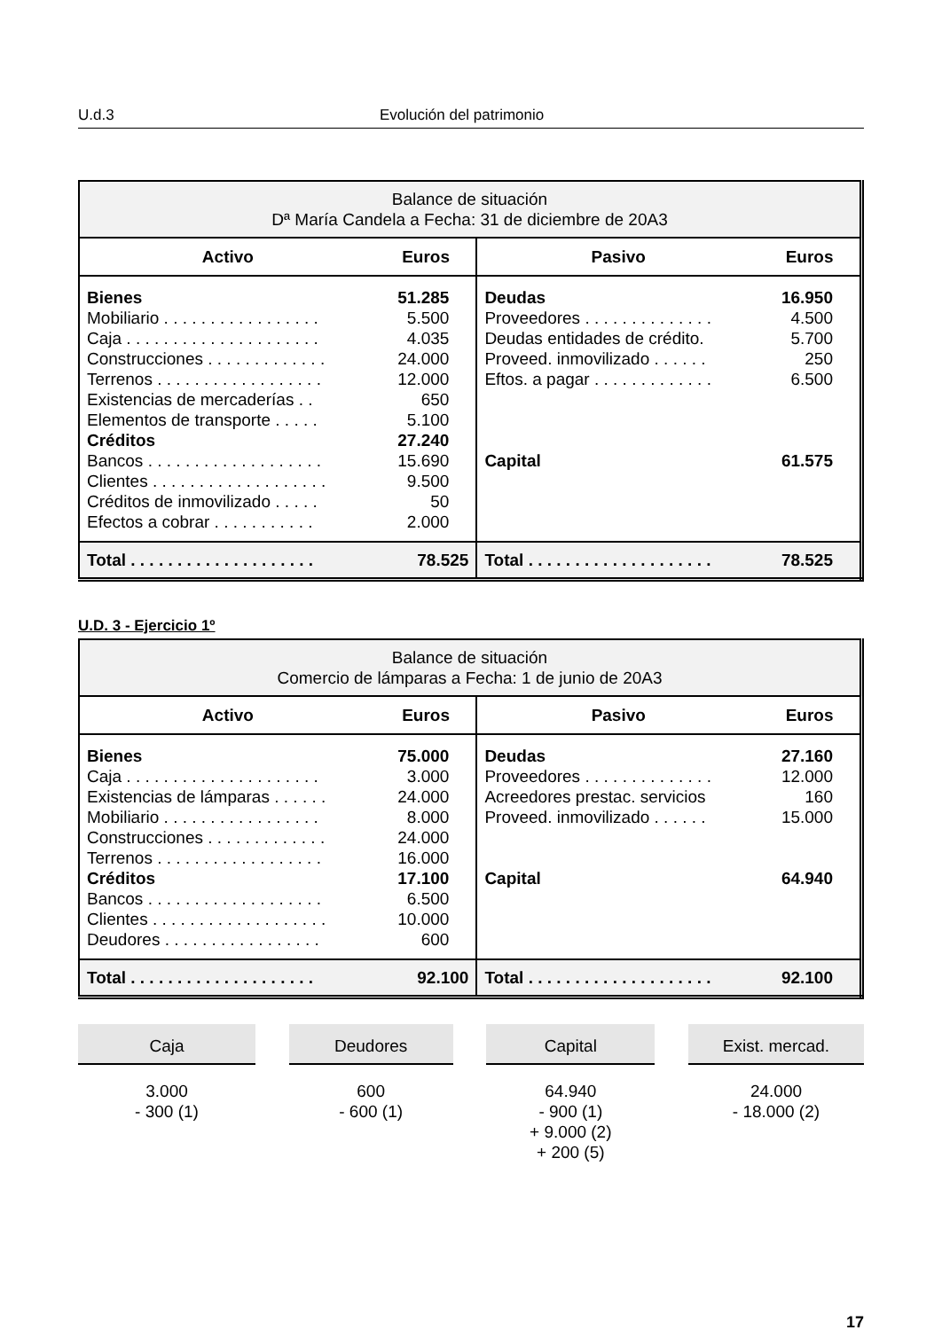U.d.3 Evolución del patrimonio
| Balance de situación Dª María Candela a Fecha: 31 de diciembre de 20A3 | | | |
| --- | --- | --- | --- |
| Activo | Euros | Pasivo | Euros |
| Bienes | 51.285 | Deudas | 16.950 |
| Mobiliario . . . . . . . . . . . . . . . . . | 5.500 | Proveedores . . . . . . . . . . . . . . | 4.500 |
| Caja . . . . . . . . . . . . . . . . . . . . . | 4.035 | Deudas entidades de crédito. | 5.700 |
| Construcciones . . . . . . . . . . . . . | 24.000 | Proveed. inmovilizado . . . . . . | 250 |
| Terrenos . . . . . . . . . . . . . . . . . . | 12.000 | Eftos. a pagar . . . . . . . . . . . . . | 6.500 |
| Existencias de mercaderías . . | 650 | | |
| Elementos de transporte . . . . . | 5.100 | | |
| Créditos | 27.240 | | |
| Bancos . . . . . . . . . . . . . . . . . . . | 15.690 | Capital | 61.575 |
| Clientes . . . . . . . . . . . . . . . . . . . | 9.500 | | |
| Créditos de inmovilizado . . . . . | 50 | | |
| Efectos a cobrar . . . . . . . . . . . | 2.000 | | |
| Total . . . . . . . . . . . . . . . . . . . . | 78.525 | Total . . . . . . . . . . . . . . . . . . . . | 78.525 |
U.D. 3 - Ejercicio 1º
| Balance de situación Comercio de lámparas a Fecha: 1 de junio de 20A3 | | | |
| --- | --- | --- | --- |
| Activo | Euros | Pasivo | Euros |
| Bienes | 75.000 | Deudas | 27.160 |
| Caja . . . . . . . . . . . . . . . . . . . . . | 3.000 | Proveedores . . . . . . . . . . . . . . | 12.000 |
| Existencias de lámparas . . . . . . | 24.000 | Acreedores prestac. servicios | 160 |
| Mobiliario . . . . . . . . . . . . . . . . . | 8.000 | Proveed. inmovilizado . . . . . . | 15.000 |
| Construcciones . . . . . . . . . . . . . | 24.000 | | |
| Terrenos . . . . . . . . . . . . . . . . . . | 16.000 | | |
| Créditos | 17.100 | Capital | 64.940 |
| Bancos . . . . . . . . . . . . . . . . . . . | 6.500 | | |
| Clientes . . . . . . . . . . . . . . . . . . . | 10.000 | | |
| Deudores . . . . . . . . . . . . . . . . . | 600 | | |
| Total . . . . . . . . . . . . . . . . . . . . | 92.100 | Total . . . . . . . . . . . . . . . . . . . . | 92.100 |
Caja
3.000
- 300 (1)
Deudores
600
- 600 (1)
Capital
64.940
- 900 (1)
+ 9.000 (2)
+ 200 (5)
Exist. mercad.
24.000
- 18.000 (2)
17